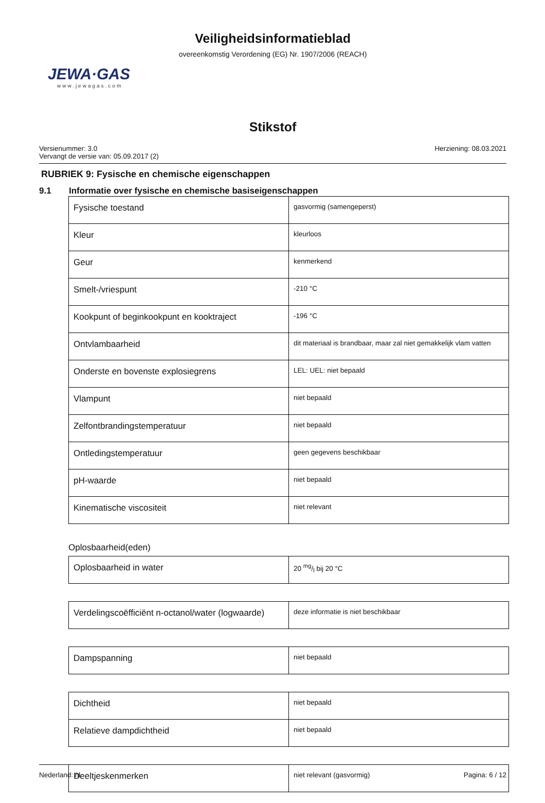Veiligheidsinformatieblad
overeenkomstig Verordening (EG) Nr. 1907/2006 (REACH)
JEWA·GAS
www.jewagas.com
Stikstof
Versienummer: 3.0
Vervangt de versie van: 05.09.2017 (2)
Herziening: 08.03.2021
RUBRIEK 9: Fysische en chemische eigenschappen
9.1 Informatie over fysische en chemische basiseigenschappen
| Fysische toestand | gasvormig (samengeperst) |
| Kleur | kleurloos |
| Geur | kenmerkend |
| Smelt-/vriespunt | -210 °C |
| Kookpunt of beginkookpunt en kooktraject | -196 °C |
| Ontvlambaarheid | dit materiaal is brandbaar, maar zal niet gemakkelijk vlam vatten |
| Onderste en bovenste explosiegrens | LEL: UEL: niet bepaald |
| Vlampunt | niet bepaald |
| Zelfontbrandingstemperatuur | niet bepaald |
| Ontledingstemperatuur | geen gegevens beschikbaar |
| pH-waarde | niet bepaald |
| Kinematische viscositeit | niet relevant |
Oplosbaarheid(eden)
| Oplosbaarheid in water | 20 mg/l bij 20 °C |
| Verdelingscoëfficiënt n-octanol/water (logwaarde) | deze informatie is niet beschikbaar |
| Dampspanning | niet bepaald |
| Dichtheid | niet bepaald |
| Relatieve dampdichtheid | niet bepaald |
| Deeltjeskenmerken | niet relevant (gasvormig) |
Nederland: nl Pagina: 6 / 12